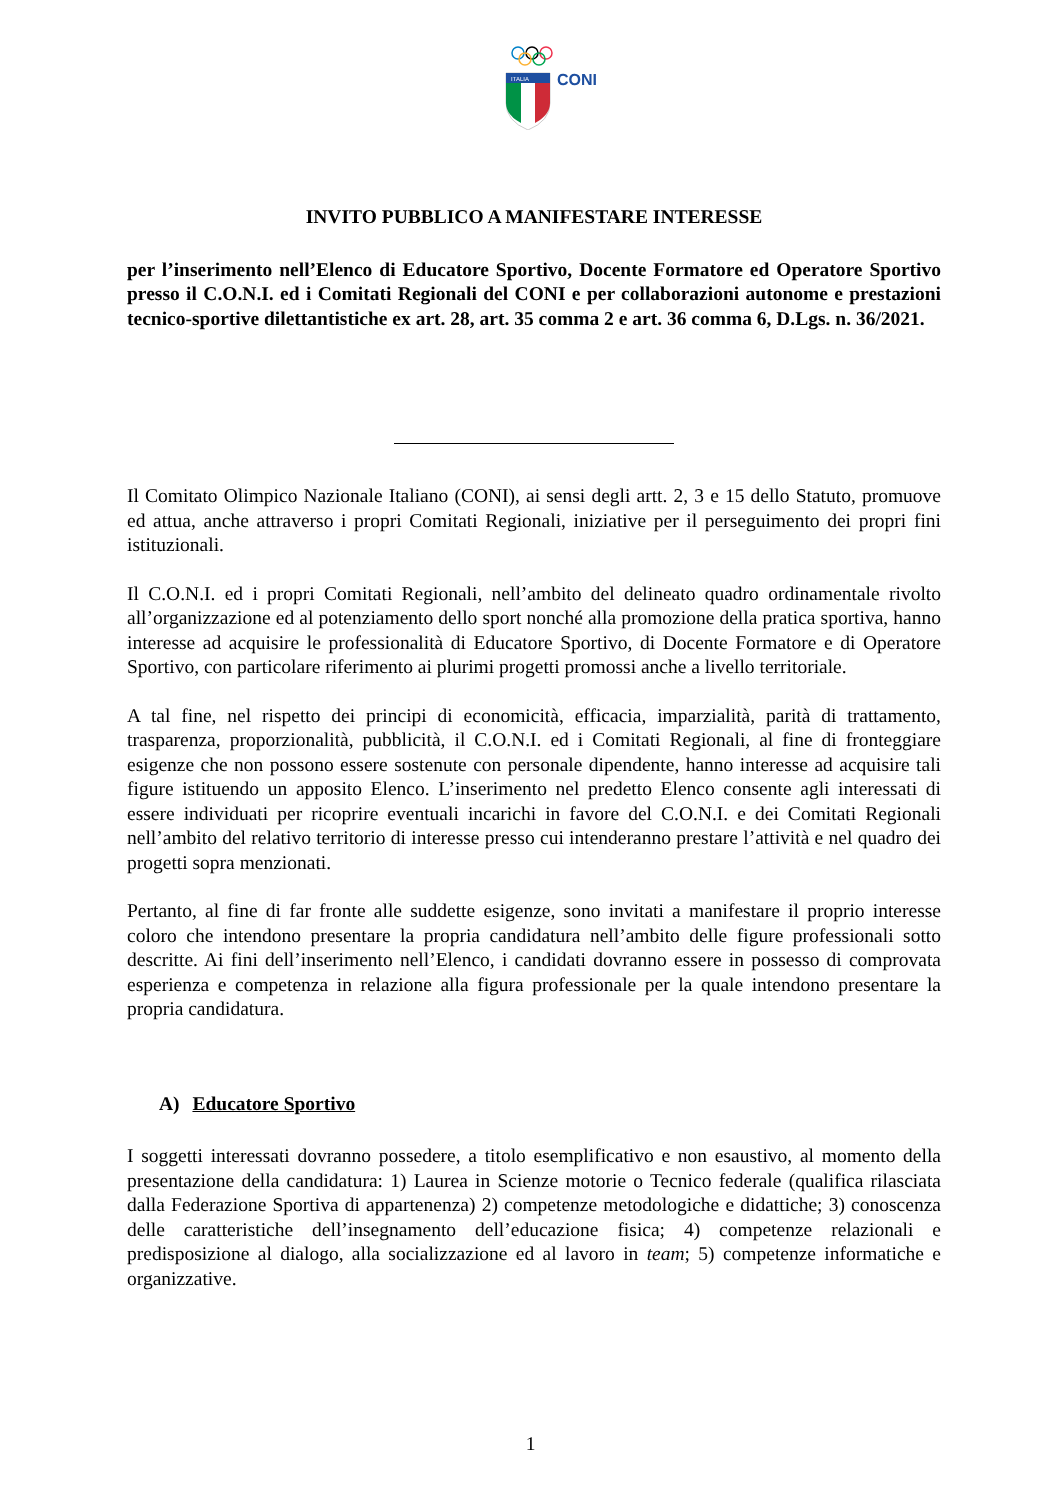CONI
ITALIA
INVITO PUBBLICO A MANIFESTARE INTERESSE
per l’inserimento nell’Elenco di Educatore Sportivo, Docente Formatore ed Operatore Sportivo presso il C.O.N.I. ed i Comitati Regionali del CONI e per collaborazioni autonome e prestazioni tecnico-sportive dilettantistiche ex art. 28, art. 35 comma 2 e art. 36 comma 6, D.Lgs. n. 36/2021.
Il Comitato Olimpico Nazionale Italiano (CONI), ai sensi degli artt. 2, 3 e 15 dello Statuto, promuove ed attua, anche attraverso i propri Comitati Regionali, iniziative per il perseguimento dei propri fini istituzionali.
Il C.O.N.I. ed i propri Comitati Regionali, nell’ambito del delineato quadro ordinamentale rivolto all’organizzazione ed al potenziamento dello sport nonché alla promozione della pratica sportiva, hanno interesse ad acquisire le professionalità di Educatore Sportivo, di Docente Formatore e di Operatore Sportivo, con particolare riferimento ai plurimi progetti promossi anche a livello territoriale.
A tal fine, nel rispetto dei principi di economicità, efficacia, imparzialità, parità di trattamento, trasparenza, proporzionalità, pubblicità, il C.O.N.I. ed i Comitati Regionali, al fine di fronteggiare esigenze che non possono essere sostenute con personale dipendente, hanno interesse ad acquisire tali figure istituendo un apposito Elenco. L’inserimento nel predetto Elenco consente agli interessati di essere individuati per ricoprire eventuali incarichi in favore del C.O.N.I. e dei Comitati Regionali nell’ambito del relativo territorio di interesse presso cui intenderanno prestare l’attività e nel quadro dei progetti sopra menzionati.
Pertanto, al fine di far fronte alle suddette esigenze, sono invitati a manifestare il proprio interesse coloro che intendono presentare la propria candidatura nell’ambito delle figure professionali sotto descritte. Ai fini dell’inserimento nell’Elenco, i candidati dovranno essere in possesso di comprovata esperienza e competenza in relazione alla figura professionale per la quale intendono presentare la propria candidatura.
A) Educatore Sportivo
I soggetti interessati dovranno possedere, a titolo esemplificativo e non esaustivo, al momento della presentazione della candidatura: 1) Laurea in Scienze motorie o Tecnico federale (qualifica rilasciata dalla Federazione Sportiva di appartenenza) 2) competenze metodologiche e didattiche; 3) conoscenza delle caratteristiche dell’insegnamento dell’educazione fisica; 4) competenze relazionali e predisposizione al dialogo, alla socializzazione ed al lavoro in team; 5) competenze informatiche e organizzative.
1